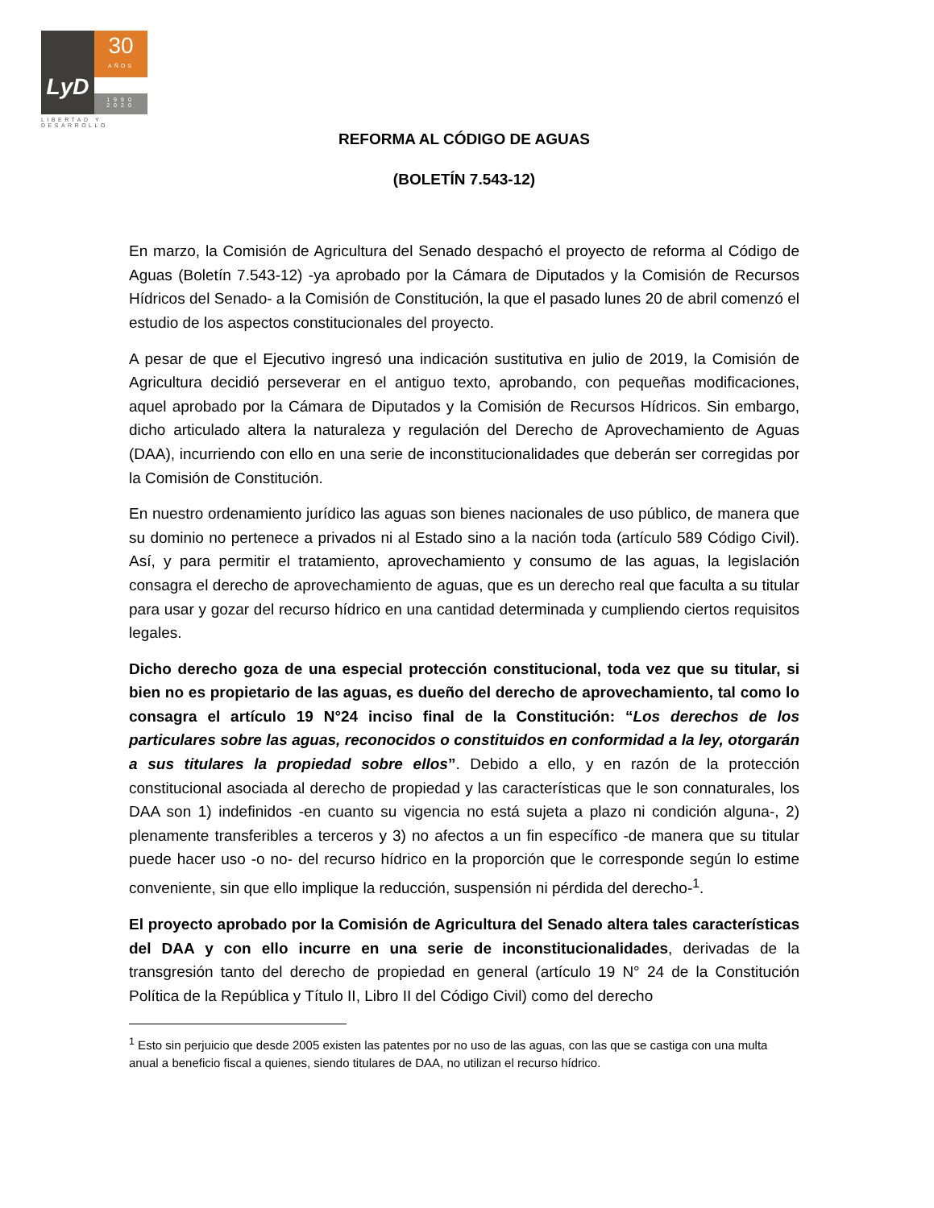LyD
30
AÑOS
1990
2020
LIBERTAD Y DESARROLLO
REFORMA AL CÓDIGO DE AGUAS
(BOLETÍN 7.543-12)
En marzo, la Comisión de Agricultura del Senado despachó el proyecto de reforma al Código de Aguas (Boletín 7.543-12) -ya aprobado por la Cámara de Diputados y la Comisión de Recursos Hídricos del Senado- a la Comisión de Constitución, la que el pasado lunes 20 de abril comenzó el estudio de los aspectos constitucionales del proyecto.
A pesar de que el Ejecutivo ingresó una indicación sustitutiva en julio de 2019, la Comisión de Agricultura decidió perseverar en el antiguo texto, aprobando, con pequeñas modificaciones, aquel aprobado por la Cámara de Diputados y la Comisión de Recursos Hídricos. Sin embargo, dicho articulado altera la naturaleza y regulación del Derecho de Aprovechamiento de Aguas (DAA), incurriendo con ello en una serie de inconstitucionalidades que deberán ser corregidas por la Comisión de Constitución.
En nuestro ordenamiento jurídico las aguas son bienes nacionales de uso público, de manera que su dominio no pertenece a privados ni al Estado sino a la nación toda (artículo 589 Código Civil). Así, y para permitir el tratamiento, aprovechamiento y consumo de las aguas, la legislación consagra el derecho de aprovechamiento de aguas, que es un derecho real que faculta a su titular para usar y gozar del recurso hídrico en una cantidad determinada y cumpliendo ciertos requisitos legales.
Dicho derecho goza de una especial protección constitucional, toda vez que su titular, si bien no es propietario de las aguas, es dueño del derecho de aprovechamiento, tal como lo consagra el artículo 19 N°24 inciso final de la Constitución: “Los derechos de los particulares sobre las aguas, reconocidos o constituidos en conformidad a la ley, otorgarán a sus titulares la propiedad sobre ellos”. Debido a ello, y en razón de la protección constitucional asociada al derecho de propiedad y las características que le son connaturales, los DAA son 1) indefinidos -en cuanto su vigencia no está sujeta a plazo ni condición alguna-, 2) plenamente transferibles a terceros y 3) no afectos a un fin específico -de manera que su titular puede hacer uso -o no- del recurso hídrico en la proporción que le corresponde según lo estime conveniente, sin que ello implique la reducción, suspensión ni pérdida del derecho-<sup>1</sup>.
El proyecto aprobado por la Comisión de Agricultura del Senado altera tales características del DAA y con ello incurre en una serie de inconstitucionalidades, derivadas de la transgresión tanto del derecho de propiedad en general (artículo 19 N° 24 de la Constitución Política de la República y Título II, Libro II del Código Civil) como del derecho
<sup>1</sup> Esto sin perjuicio que desde 2005 existen las patentes por no uso de las aguas, con las que se castiga con una multa anual a beneficio fiscal a quienes, siendo titulares de DAA, no utilizan el recurso hídrico.